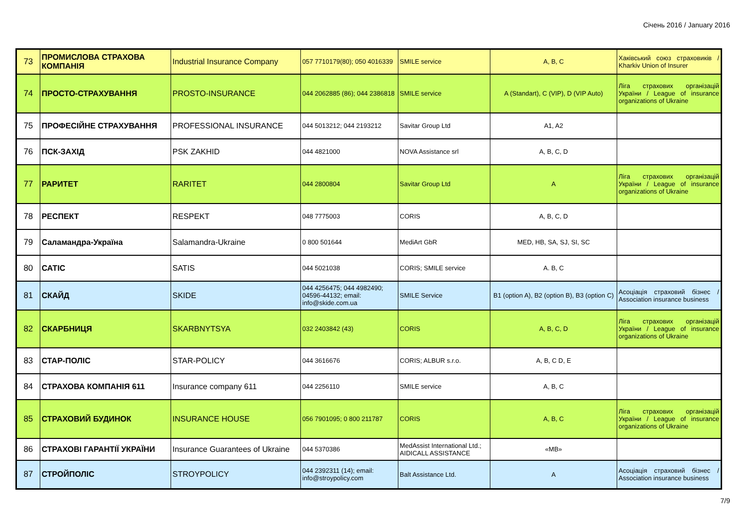Січень 2016 / January 2016
| 73 | ПРОМИСЛОВА СТРАХОВА КОМПАНІЯ | Industrial Insurance Company | 057 7710179(80); 050 4016339 | SMILE service | A, B, C | Хаківський союз страховиків / Kharkiv Union of Insurer |
| 74 | ПРОСТО-СТРАХУВАННЯ | PROSTO-INSURANCE | 044 2062885 (86); 044 2386818 | SMILE service | A (Standart), C (VIP), D (VIP Auto) | Ліга страхових організацій України / League of insurance organizations of Ukraine |
| 75 | ПРОФЕСІЙНЕ СТРАХУВАННЯ | PROFESSIONAL INSURANCE | 044 5013212; 044 2193212 | Savitar Group Ltd | A1, A2 | |
| 76 | ПСК-ЗАХІД | PSK ZAKHID | 044 4821000 | NOVA Assistance srl | A, B, C, D | |
| 77 | РАРИТЕТ | RARITET | 044 2800804 | Savitar Group Ltd | A | Ліга страхових організацій України / League of insurance organizations of Ukraine |
| 78 | РЕСПЕКТ | RESPEKT | 048 7775003 | CORIS | A, B, C, D | |
| 79 | Саламандра-Україна | Salamandra-Ukraine | 0 800 501644 | MediArt GbR | MED, HB, SA, SJ, SI, SC | |
| 80 | САТІС | SATIS | 044 5021038 | CORIS; SMILE service | A. B, C | |
| 81 | СКАЙД | SKIDE | 044 4256475; 044 4982490; 04596-44132; email: info@skide.com.ua | SMILE Service | B1 (option A), B2 (option B), B3 (option C) | Асоціація страховий бізнес / Association insurance business |
| 82 | СКАРБНИЦЯ | SKARBNYTSYA | 032 2403842 (43) | CORIS | A, B, C, D | Ліга страхових організацій України / League of insurance organizations of Ukraine |
| 83 | СТАР-ПОЛІС | STAR-POLICY | 044 3616676 | CORIS; ALBUR s.r.o. | A, B, C D, E | |
| 84 | СТРАХОВА КОМПАНІЯ 611 | Insurance company 611 | 044 2256110 | SMILE service | A, B, C | |
| 85 | СТРАХОВИЙ БУДИНОК | INSURANCE HOUSE | 056 7901095; 0 800 211787 | CORIS | A, B, C | Ліга страхових організацій України / League of insurance organizations of Ukraine |
| 86 | СТРАХОВІ ГАРАНТІЇ УКРАЇНИ | Insurance Guarantees of Ukraine | 044 5370386 | MedAssist International Ltd.; AIDICALL ASSISTANCE | «MB» | |
| 87 | СТРОЙПОЛІС | STROYPOLICY | 044 2392311 (14); email: info@stroypolicy.com | Balt Assistance Ltd. | A | Асоціація страховий бізнес / Association insurance business |
7/9